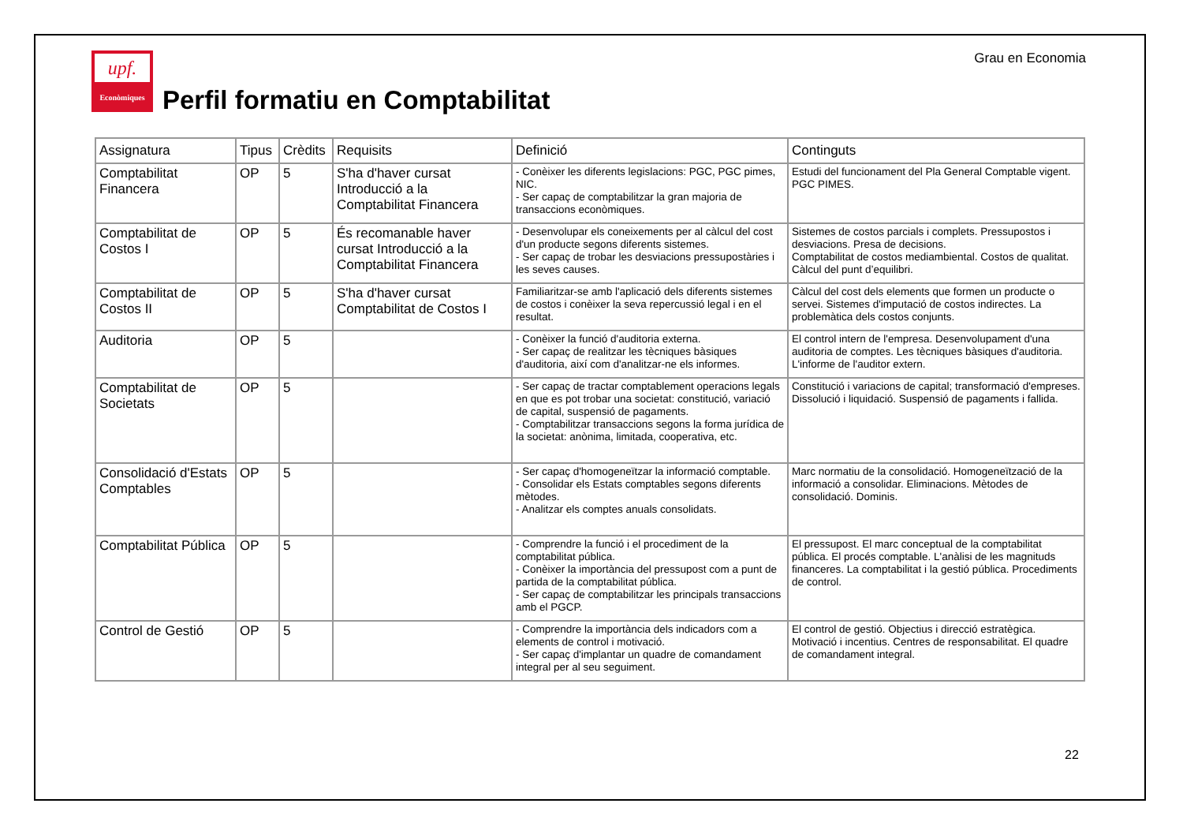upf.
Econòmiques
Perfil formatiu en Comptabilitat
Grau en Economia
| Assignatura | Tipus | Crèdits | Requisits | Definició | Continguts |
| --- | --- | --- | --- | --- | --- |
| Comptabilitat Financera | OP | 5 | S'ha d'haver cursat Introducció a la Comptabilitat Financera | - Conèixer les diferents legislacions: PGC, PGC pimes, NIC. - Ser capaç de comptabilitzar la gran majoria de transaccions econòmiques. | Estudi del funcionament del Pla General Comptable vigent. PGC PIMES. |
| Comptabilitat de Costos I | OP | 5 | És recomanable haver cursat Introducció a la Comptabilitat Financera | - Desenvolupar els coneixements per al càlcul del cost d'un producte segons diferents sistemes. - Ser capaç de trobar les desviacions pressupostàries i les seves causes. | Sistemes de costos parcials i complets. Pressupostos i desviacions. Presa de decisions. Comptabilitat de costos mediambiental. Costos de qualitat. Càlcul del punt d’equilibri. |
| Comptabilitat de Costos II | OP | 5 | S'ha d'haver cursat Comptabilitat de Costos I | Familiaritzar-se amb l'aplicació dels diferents sistemes de costos i conèixer la seva repercussió legal i en el resultat. | Càlcul del cost dels elements que formen un producte o servei. Sistemes d'imputació de costos indirectes. La problemàtica dels costos conjunts. |
| Auditoria | OP | 5 | | - Conèixer la funció d'auditoria externa. - Ser capaç de realitzar les tècniques bàsiques d'auditoria, així com d'analitzar-ne els informes. | El control intern de l'empresa. Desenvolupament d'una auditoria de comptes. Les tècniques bàsiques d'auditoria. L'informe de l'auditor extern. |
| Comptabilitat de Societats | OP | 5 | | - Ser capaç de tractar comptablement operacions legals en que es pot trobar una societat: constitució, variació de capital, suspensió de pagaments. - Comptabilitzar transaccions segons la forma jurídica de la societat: anònima, limitada, cooperativa, etc. | Constitució i variacions de capital; transformació d'empreses. Dissolució i liquidació. Suspensió de pagaments i fallida. |
| Consolidació d'Estats Comptables | OP | 5 | | - Ser capaç d'homogeneïtzar la informació comptable. - Consolidar els Estats comptables segons diferents mètodes. - Analitzar els comptes anuals consolidats. | Marc normatiu de la consolidació. Homogeneïtzació de la informació a consolidar. Eliminacions. Mètodes de consolidació. Dominis. |
| Comptabilitat Pública | OP | 5 | | - Comprendre la funció i el procediment de la comptabilitat pública. - Conèixer la importància del pressupost com a punt de partida de la comptabilitat pública. - Ser capaç de comptabilitzar les principals transaccions amb el PGCP. | El pressupost. El marc conceptual de la comptabilitat pública. El procés comptable. L'anàlisi de les magnituds financeres. La comptabilitat i la gestió pública. Procediments de control. |
| Control de Gestió | OP | 5 | | - Comprendre la importància dels indicadors com a elements de control i motivació. - Ser capaç d'implantar un quadre de comandament integral per al seu seguiment. | El control de gestió. Objectius i direcció estratègica. Motivació i incentius. Centres de responsabilitat. El quadre de comandament integral. |
22